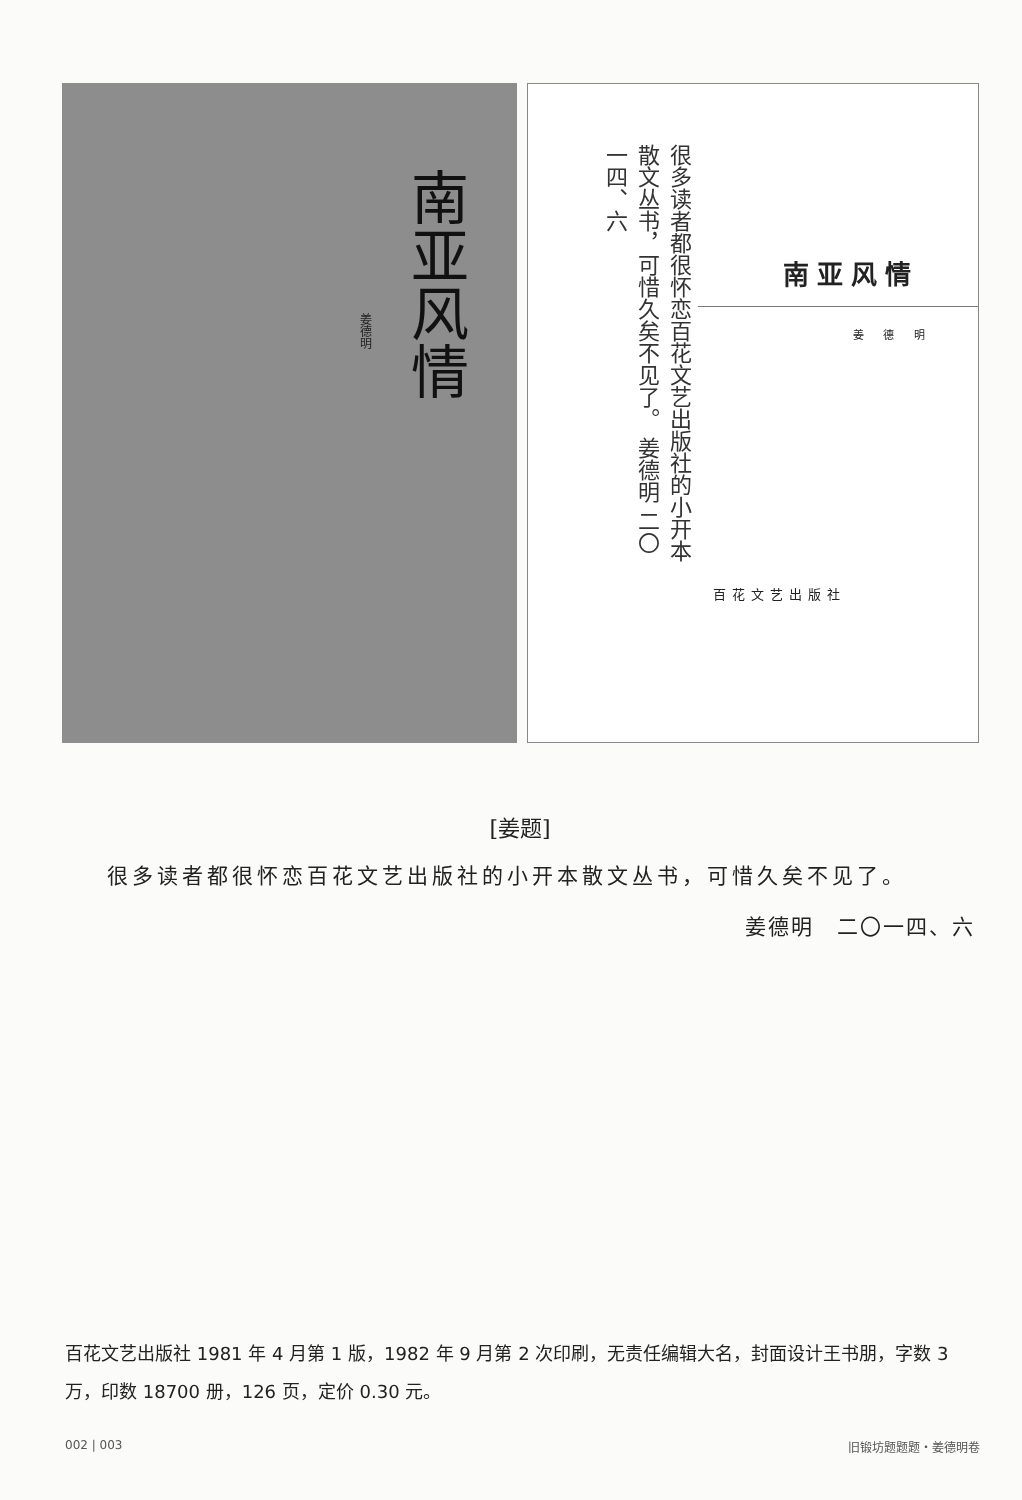姜德明
南亚风情
很多读者都很怀恋百花文艺出版社的小开本散文丛书，可惜久矣不见了。 姜德明 二〇一四、六
南亚风情
姜 德 明
百花文艺出版社
[姜题]
很多读者都很怀恋百花文艺出版社的小开本散文丛书，可惜久矣不见了。
姜德明　二〇一四、六
百花文艺出版社 1981 年 4 月第 1 版，1982 年 9 月第 2 次印刷，无责任编辑大名，封面设计王书朋，字数 3 万，印数 18700 册，126 页，定价 0.30 元。
002 | 003 旧锻坊题题题・姜德明卷